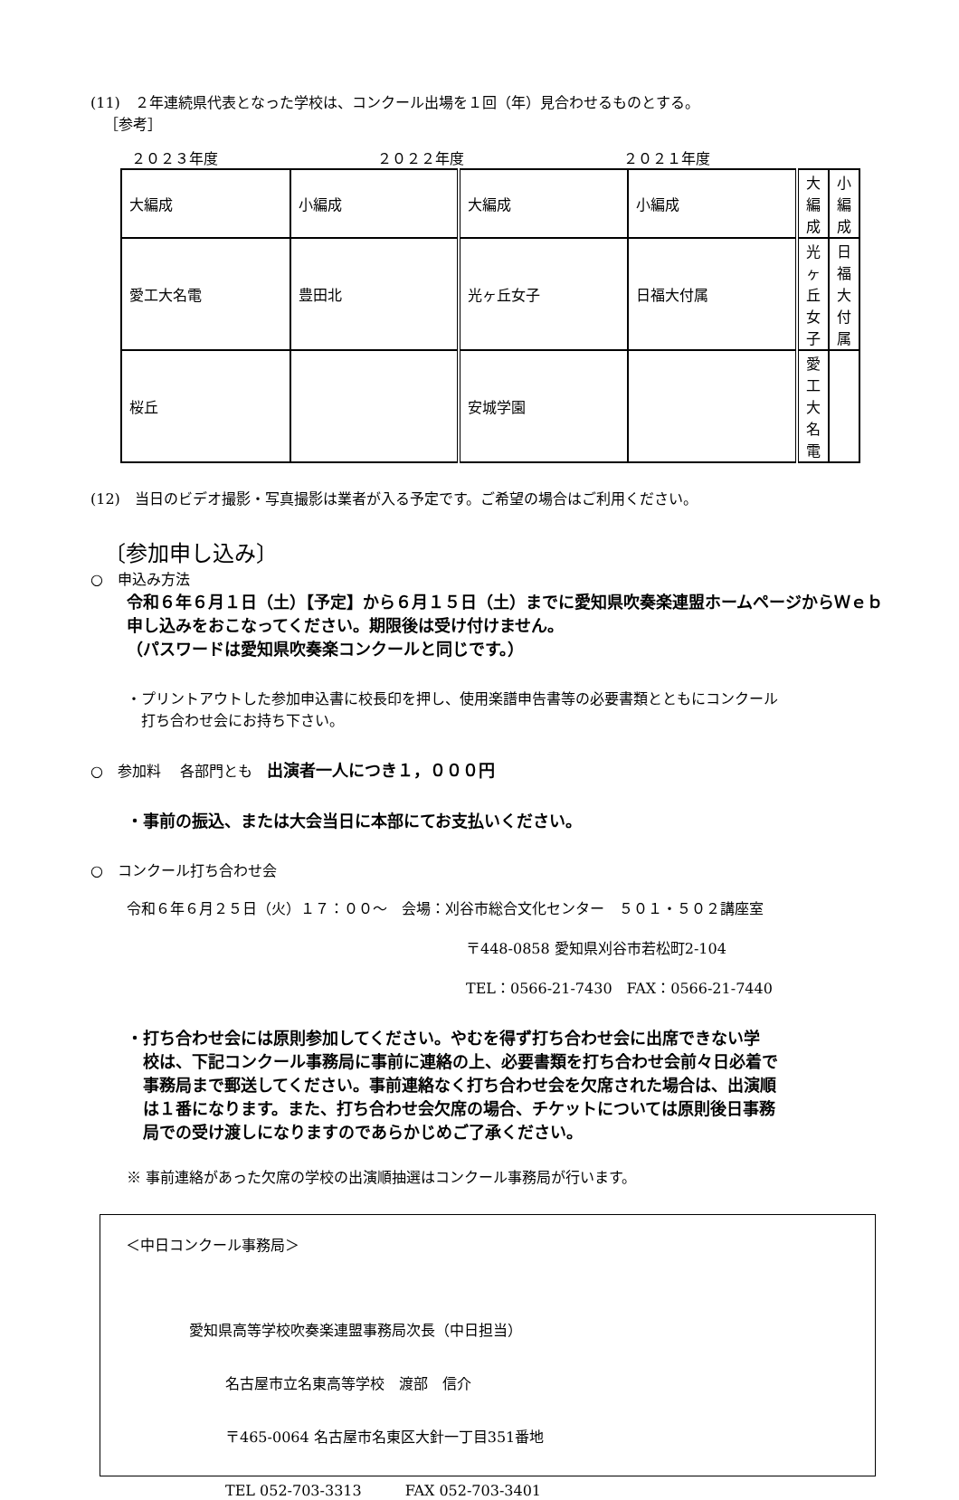(11)　２年連続県代表となった学校は、コンクール出場を１回（年）見合わせるものとする。
［参考］
２０２３年度 ２０２２年度 ２０２１年度
| 大編成 | 小編成 | 大編成 | 小編成 | 大編成 | 小編成 |
| 愛工大名電 | 豊田北 | 光ヶ丘女子 | 日福大付属 | 光ヶ丘女子 | 日福大付属 |
| 桜丘 | | 安城学園 | | 愛工大名電 | |
(12)　当日のビデオ撮影・写真撮影は業者が入る予定です。ご希望の場合はご利用ください。
〔参加申し込み〕
○　申込み方法
令和６年６月１日（土）【予定】から６月１５日（土）までに愛知県吹奏楽連盟ホームページからＷｅｂ申し込みをおこなってください。期限後は受け付けません。
（パスワードは愛知県吹奏楽コンクールと同じです。）
・プリントアウトした参加申込書に校長印を押し、使用楽譜申告書等の必要書類とともにコンクール
　打ち合わせ会にお持ち下さい。
○　参加料　 各部門とも　出演者一人につき１，０００円
・事前の振込、または大会当日に本部にてお支払いください。
○　コンクール打ち合わせ会
令和６年６月２５日（火）１７：００～　会場：刈谷市総合文化センター　５０１・５０２講座室
〒448-0858 愛知県刈谷市若松町2-104
TEL：0566-21-7430　FAX：0566-21-7440
・打ち合わせ会には原則参加してください。やむを得ず打ち合わせ会に出席できない学
　校は、下記コンクール事務局に事前に連絡の上、必要書類を打ち合わせ会前々日必着で
　事務局まで郵送してください。事前連絡なく打ち合わせ会を欠席された場合は、出演順
　は１番になります。また、打ち合わせ会欠席の場合、チケットについては原則後日事務
　局での受け渡しになりますのであらかじめご了承ください。
※ 事前連絡があった欠席の学校の出演順抽選はコンクール事務局が行います。
＜中日コンクール事務局＞
愛知県高等学校吹奏楽連盟事務局次長（中日担当）
名古屋市立名東高等学校　渡部　信介
〒465-0064 名古屋市名東区大針一丁目351番地
TEL 052-703-3313　　　FAX 052-703-3401